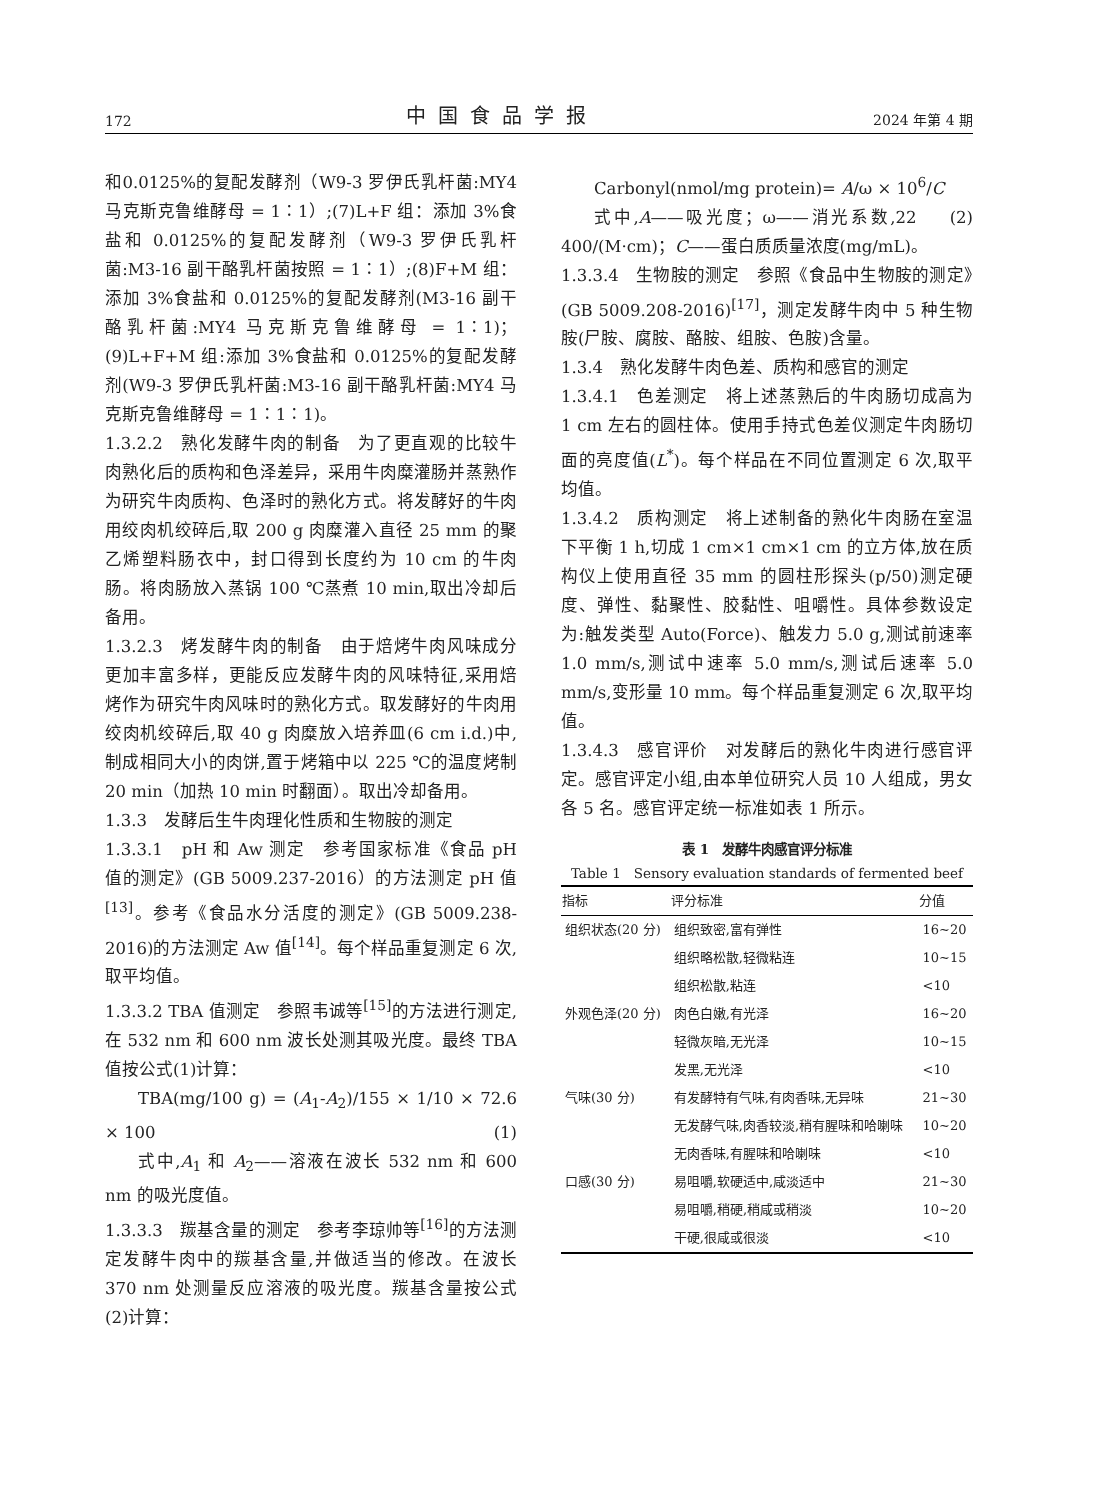172 中国食品学报 2024 年第 4 期
和0.0125%的复配发酵剂（W9-3 罗伊氏乳杆菌:MY4 马克斯克鲁维酵母 = 1∶1）;(7)L+F 组：添加 3%食盐和 0.0125%的复配发酵剂（W9-3 罗伊氏乳杆菌:M3-16 副干酪乳杆菌按照 = 1∶1）;(8)F+M 组：添加 3%食盐和 0.0125%的复配发酵剂(M3-16 副干酪乳杆菌:MY4 马克斯克鲁维酵母 = 1∶1)；(9)L+F+M 组:添加 3%食盐和 0.0125%的复配发酵剂(W9-3 罗伊氏乳杆菌:M3-16 副干酪乳杆菌:MY4 马克斯克鲁维酵母 = 1∶1∶1)。
1.3.2.2　熟化发酵牛肉的制备　为了更直观的比较牛肉熟化后的质构和色泽差异，采用牛肉糜灌肠并蒸熟作为研究牛肉质构、色泽时的熟化方式。将发酵好的牛肉用绞肉机绞碎后,取 200 g 肉糜灌入直径 25 mm 的聚乙烯塑料肠衣中，封口得到长度约为 10 cm 的牛肉肠。将肉肠放入蒸锅 100 ℃蒸煮 10 min,取出冷却后备用。
1.3.2.3　烤发酵牛肉的制备　由于焙烤牛肉风味成分更加丰富多样，更能反应发酵牛肉的风味特征,采用焙烤作为研究牛肉风味时的熟化方式。取发酵好的牛肉用绞肉机绞碎后,取 40 g 肉糜放入培养皿(6 cm i.d.)中,制成相同大小的肉饼,置于烤箱中以 225 ℃的温度烤制 20 min（加热 10 min 时翻面）。取出冷却备用。
1.3.3　发酵后生牛肉理化性质和生物胺的测定
1.3.3.1　pH 和 Aw 测定　参考国家标准《食品 pH 值的测定》(GB 5009.237-2016）的方法测定 pH 值<sup>[13]</sup>。参考《食品水分活度的测定》(GB 5009.238-2016)的方法测定 Aw 值<sup>[14]</sup>。每个样品重复测定 6 次,取平均值。
1.3.3.2 TBA 值测定　参照韦诚等<sup>[15]</sup>的方法进行测定,在 532 nm 和 600 nm 波长处测其吸光度。最终 TBA 值按公式(1)计算：
TBA(mg/100 g) = (A<sub>1</sub>-A<sub>2</sub>)/155 × 1/10 × 72.6 × 100 (1)
式中,A<sub>1</sub> 和 A<sub>2</sub>——溶液在波长 532 nm 和 600 nm 的吸光度值。
1.3.3.3　羰基含量的测定　参考李琼帅等<sup>[16]</sup>的方法测定发酵牛肉中的羰基含量,并做适当的修改。在波长 370 nm 处测量反应溶液的吸光度。羰基含量按公式(2)计算：
Carbonyl(nmol/mg protein)= A/ω × 10<sup>6</sup>/C (2)
式中,A——吸光度；ω——消光系数,22 400/(M·cm)；C——蛋白质质量浓度(mg/mL)。
1.3.3.4　生物胺的测定　参照《食品中生物胺的测定》(GB 5009.208-2016)<sup>[17]</sup>，测定发酵牛肉中 5 种生物胺(尸胺、腐胺、酪胺、组胺、色胺)含量。
1.3.4　熟化发酵牛肉色差、质构和感官的测定
1.3.4.1　色差测定　将上述蒸熟后的牛肉肠切成高为 1 cm 左右的圆柱体。使用手持式色差仪测定牛肉肠切面的亮度值(L<sup>*</sup>)。每个样品在不同位置测定 6 次,取平均值。
1.3.4.2　质构测定　将上述制备的熟化牛肉肠在室温下平衡 1 h,切成 1 cm×1 cm×1 cm 的立方体,放在质构仪上使用直径 35 mm 的圆柱形探头(p/50)测定硬度、弹性、黏聚性、胶黏性、咀嚼性。具体参数设定为:触发类型 Auto(Force)、触发力 5.0 g,测试前速率 1.0 mm/s,测试中速率 5.0 mm/s,测试后速率 5.0 mm/s,变形量 10 mm。每个样品重复测定 6 次,取平均值。
1.3.4.3　感官评价　对发酵后的熟化牛肉进行感官评定。感官评定小组,由本单位研究人员 10 人组成，男女各 5 名。感官评定统一标准如表 1 所示。
表 1　发酵牛肉感官评分标准
Table 1　Sensory evaluation standards of fermented beef
| 指标 | 评分标准 | 分值 |
| --- | --- | --- |
| 组织状态(20 分) | 组织致密,富有弹性 | 16~20 |
| | 组织略松散,轻微粘连 | 10~15 |
| | 组织松散,粘连 | <10 |
| 外观色泽(20 分) | 肉色白嫩,有光泽 | 16~20 |
| | 轻微灰暗,无光泽 | 10~15 |
| | 发黑,无光泽 | <10 |
| 气味(30 分) | 有发酵特有气味,有肉香味,无异味 | 21~30 |
| | 无发酵气味,肉香较淡,稍有腥味和哈喇味 | 10~20 |
| | 无肉香味,有腥味和哈喇味 | <10 |
| 口感(30 分) | 易咀嚼,软硬适中,咸淡适中 | 21~30 |
| | 易咀嚼,稍硬,稍咸或稍淡 | 10~20 |
| | 干硬,很咸或很淡 | <10 |